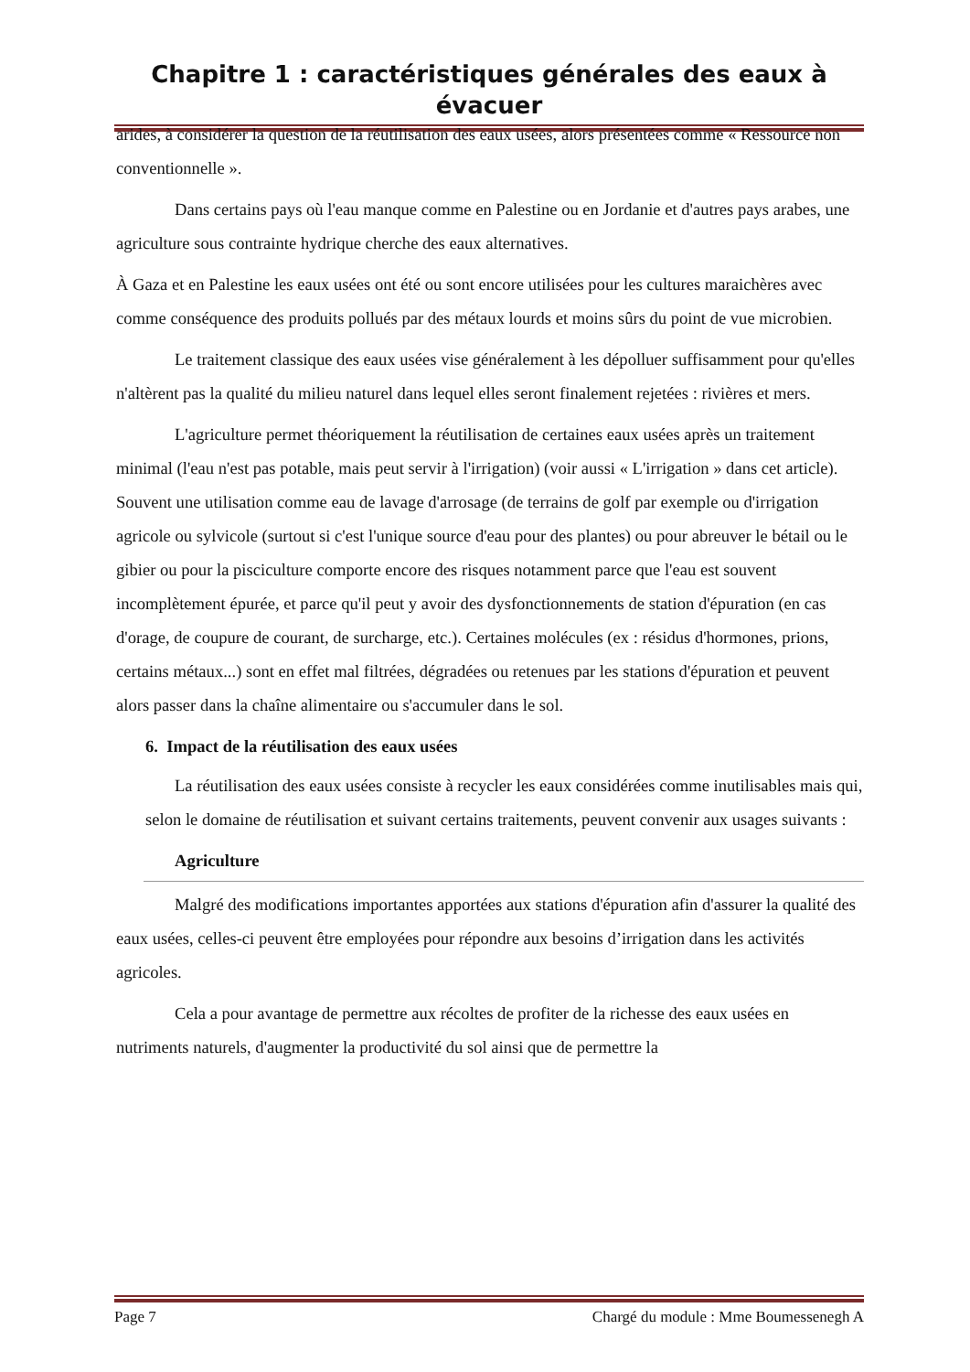Chapitre 1 : caractéristiques générales des eaux à évacuer
arides, à considérer la question de la réutilisation des eaux usées, alors présentées comme « Ressource non conventionnelle ».
Dans certains pays où l'eau manque comme en Palestine ou en Jordanie et d'autres pays arabes, une agriculture sous contrainte hydrique cherche des eaux alternatives.
À Gaza et en Palestine les eaux usées ont été ou sont encore utilisées pour les cultures maraichères avec comme conséquence des produits pollués par des métaux lourds et moins sûrs du point de vue microbien.
Le traitement classique des eaux usées vise généralement à les dépolluer suffisamment pour qu'elles n'altèrent pas la qualité du milieu naturel dans lequel elles seront finalement rejetées : rivières et mers.
L'agriculture permet théoriquement la réutilisation de certaines eaux usées après un traitement minimal (l'eau n'est pas potable, mais peut servir à l'irrigation) (voir aussi « L'irrigation » dans cet article). Souvent une utilisation comme eau de lavage d'arrosage (de terrains de golf par exemple ou d'irrigation agricole ou sylvicole (surtout si c'est l'unique source d'eau pour des plantes) ou pour abreuver le bétail ou le gibier ou pour la pisciculture comporte encore des risques notamment parce que l'eau est souvent incomplètement épurée, et parce qu'il peut y avoir des dysfonctionnements de station d'épuration (en cas d'orage, de coupure de courant, de surcharge, etc.). Certaines molécules (ex : résidus d'hormones, prions, certains métaux...) sont en effet mal filtrées, dégradées ou retenues par les stations d'épuration et peuvent alors passer dans la chaîne alimentaire ou s'accumuler dans le sol.
6. Impact de la réutilisation des eaux usées
La réutilisation des eaux usées consiste à recycler les eaux considérées comme inutilisables mais qui, selon le domaine de réutilisation et suivant certains traitements, peuvent convenir aux usages suivants :
Agriculture
Malgré des modifications importantes apportées aux stations d'épuration afin d'assurer la qualité des eaux usées, celles-ci peuvent être employées pour répondre aux besoins d’irrigation dans les activités agricoles.
Cela a pour avantage de permettre aux récoltes de profiter de la richesse des eaux usées en nutriments naturels, d'augmenter la productivité du sol ainsi que de permettre la
Page 7 Chargé du module : Mme Boumessenegh A